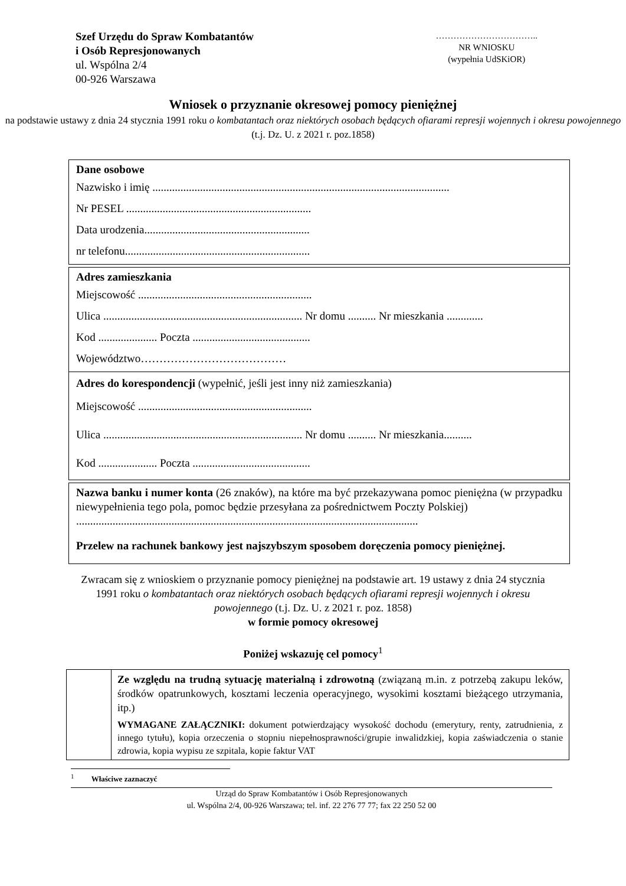Szef Urzędu do Spraw Kombatantów
i Osób Represjonowanych
ul. Wspólna 2/4
00-926 Warszawa
……………………………..
NR WNIOSKU
(wypełnia UdSKiOR)
Wniosek o przyznanie okresowej pomocy pieniężnej
na podstawie ustawy z dnia 24 stycznia 1991 roku o kombatantach oraz niektórych osobach będących ofiarami represji wojennych i okresu powojennego (t.j. Dz. U. z 2021 r. poz.1858)
Dane osobowe
Nazwisko i imię ..........................................................................................................
Nr PESEL ..................................................................
Data urodzenia...........................................................
nr telefonu..................................................................
Adres zamieszkania
Miejscowość ..............................................................
Ulica ....................................................................... Nr domu .......... Nr mieszkania .............
Kod ..................... Poczta ..........................................
Województwo…………………………………
Adres do korespondencji (wypełnić, jeśli jest inny niż zamieszkania)
Miejscowość ..............................................................
Ulica ....................................................................... Nr domu .......... Nr mieszkania..........
Kod ..................... Poczta ..........................................
Nazwa banku i numer konta (26 znaków), na które ma być przekazywana pomoc pieniężna (w przypadku niewypełnienia tego pola, pomoc będzie przesyłana za pośrednictwem Poczty Polskiej)
..........................................................................................................................
Przelew na rachunek bankowy jest najszybszym sposobem doręczenia pomocy pieniężnej.
Zwracam się z wnioskiem o przyznanie pomocy pieniężnej na podstawie art. 19 ustawy z dnia 24 stycznia 1991 roku o kombatantach oraz niektórych osobach będących ofiarami represji wojennych i okresu powojennego (t.j. Dz. U. z 2021 r. poz. 1858)
w formie pomocy okresowej
Poniżej wskazuję cel pomocy<sup>1</sup>
| | Ze względu na trudną sytuację materialną i zdrowotną (związaną m.in. z potrzebą zakupu leków, środków opatrunkowych, kosztami leczenia operacyjnego, wysokimi kosztami bieżącego utrzymania, itp.) WYMAGANE ZAŁĄCZNIKI: dokument potwierdzający wysokość dochodu (emerytury, renty, zatrudnienia, z innego tytułu), kopia orzeczenia o stopniu niepełnosprawności/grupie inwalidzkiej, kopia zaświadczenia o stanie zdrowia, kopia wypisu ze szpitala, kopie faktur VAT |
<sup>1</sup> Właściwe zaznaczyć
Urząd do Spraw Kombatantów i Osób Represjonowanych
ul. Wspólna 2/4, 00-926 Warszawa; tel. inf. 22 276 77 77; fax 22 250 52 00